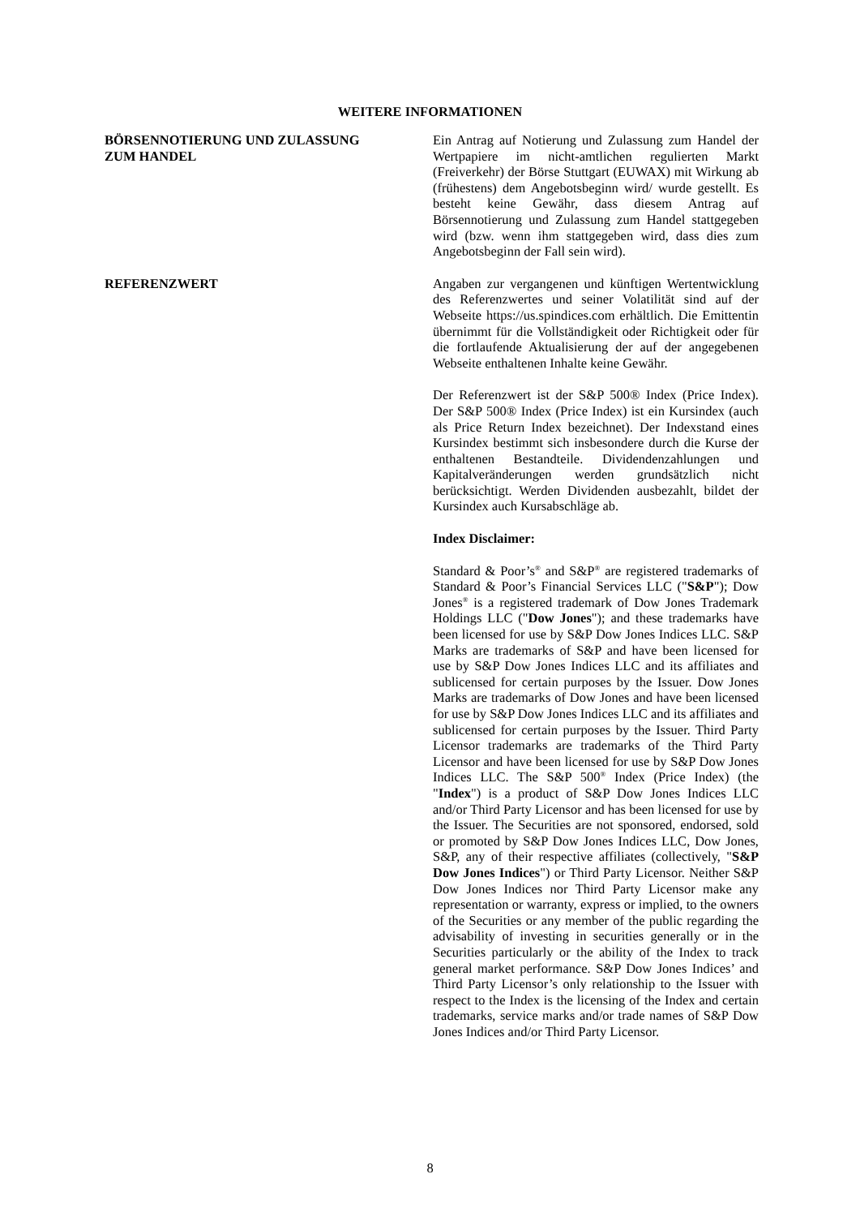WEITERE INFORMATIONEN
BÖRSENNOTIERUNG UND ZULASSUNG
ZUM HANDEL
Ein Antrag auf Notierung und Zulassung zum Handel der Wertpapiere im nicht-amtlichen regulierten Markt (Freiverkehr) der Börse Stuttgart (EUWAX) mit Wirkung ab (frühestens) dem Angebotsbeginn wird/ wurde gestellt. Es besteht keine Gewähr, dass diesem Antrag auf Börsennotierung und Zulassung zum Handel stattgegeben wird (bzw. wenn ihm stattgegeben wird, dass dies zum Angebotsbeginn der Fall sein wird).
REFERENZWERT Angaben zur vergangenen und künftigen Wertentwicklung des Referenzwertes und seiner Volatilität sind auf der Webseite https://us.spindices.com erhältlich. Die Emittentin übernimmt für die Vollständigkeit oder Richtigkeit oder für die fortlaufende Aktualisierung der auf der angegebenen Webseite enthaltenen Inhalte keine Gewähr.
Der Referenzwert ist der S&P 500® Index (Price Index). Der S&P 500® Index (Price Index) ist ein Kursindex (auch als Price Return Index bezeichnet). Der Indexstand eines Kursindex bestimmt sich insbesondere durch die Kurse der enthaltenen Bestandteile. Dividendenzahlungen und Kapitalveränderungen werden grundsätzlich nicht berücksichtigt. Werden Dividenden ausbezahlt, bildet der Kursindex auch Kursabschläge ab.
Index Disclaimer:
Standard & Poor’s<sup>®</sup> and S&P<sup>®</sup> are registered trademarks of Standard & Poor’s Financial Services LLC ("S&P"); Dow Jones<sup>®</sup> is a registered trademark of Dow Jones Trademark Holdings LLC ("Dow Jones"); and these trademarks have been licensed for use by S&P Dow Jones Indices LLC. S&P Marks are trademarks of S&P and have been licensed for use by S&P Dow Jones Indices LLC and its affiliates and sublicensed for certain purposes by the Issuer. Dow Jones Marks are trademarks of Dow Jones and have been licensed for use by S&P Dow Jones Indices LLC and its affiliates and sublicensed for certain purposes by the Issuer. Third Party Licensor trademarks are trademarks of the Third Party Licensor and have been licensed for use by S&P Dow Jones Indices LLC. The S&P 500<sup>®</sup> Index (Price Index) (the "Index") is a product of S&P Dow Jones Indices LLC and/or Third Party Licensor and has been licensed for use by the Issuer. The Securities are not sponsored, endorsed, sold or promoted by S&P Dow Jones Indices LLC, Dow Jones, S&P, any of their respective affiliates (collectively, "S&P Dow Jones Indices") or Third Party Licensor. Neither S&P Dow Jones Indices nor Third Party Licensor make any representation or warranty, express or implied, to the owners of the Securities or any member of the public regarding the advisability of investing in securities generally or in the Securities particularly or the ability of the Index to track general market performance. S&P Dow Jones Indices’ and Third Party Licensor’s only relationship to the Issuer with respect to the Index is the licensing of the Index and certain trademarks, service marks and/or trade names of S&P Dow Jones Indices and/or Third Party Licensor.
8